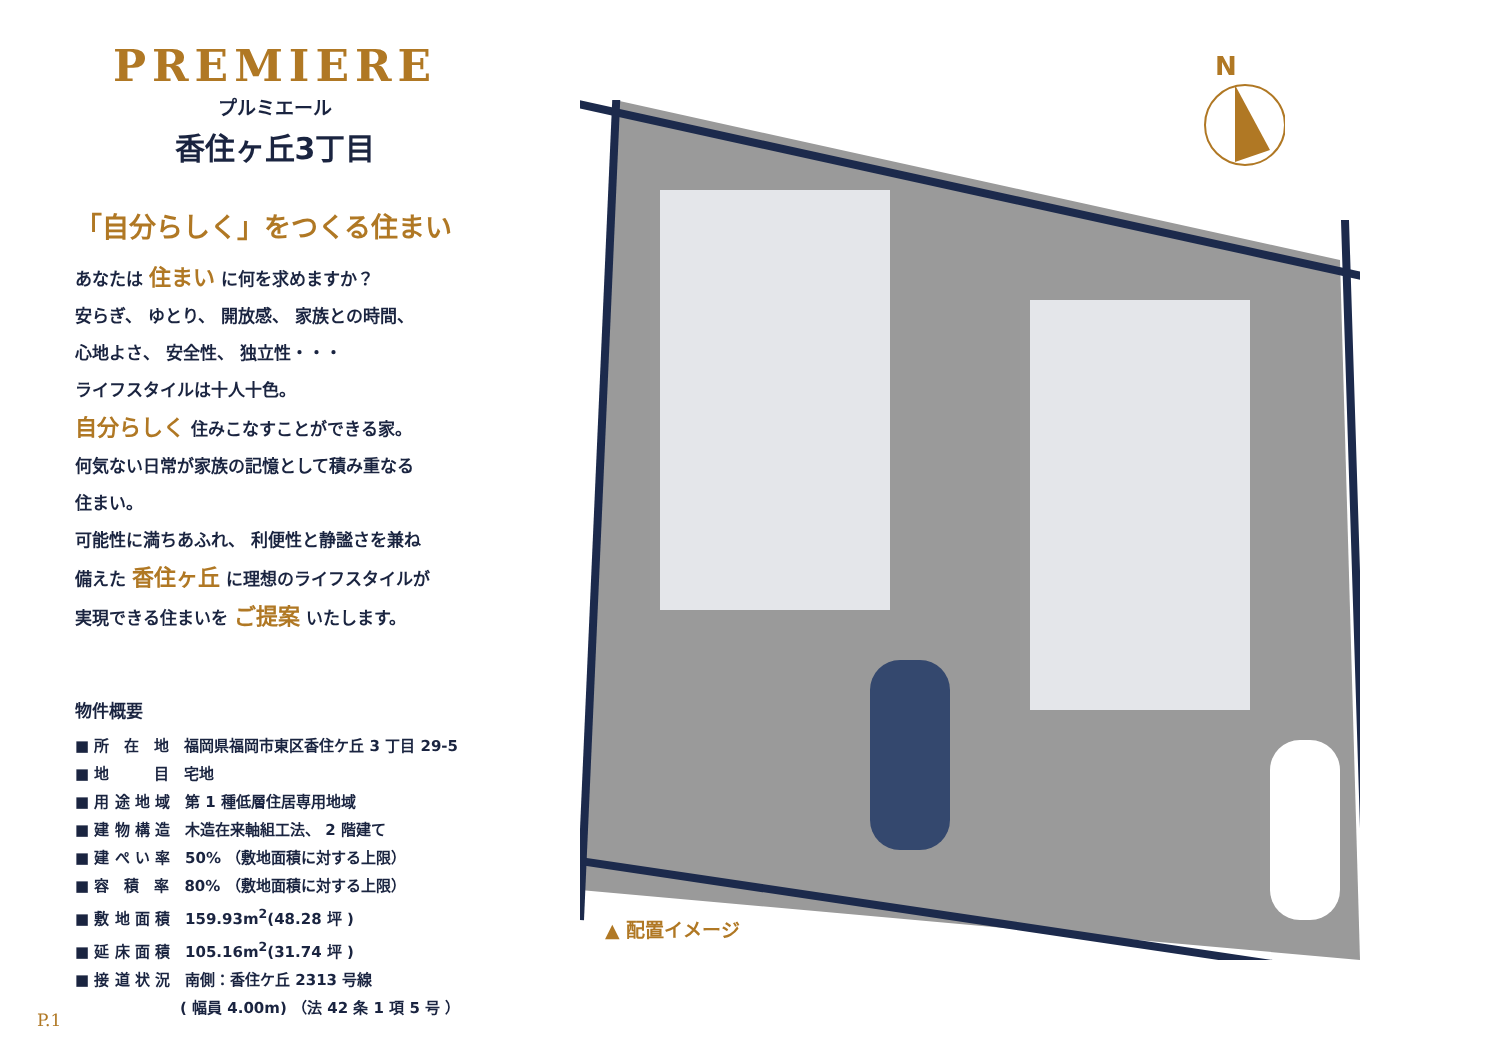PREMIERE
プルミエール
香住ヶ丘3丁目
「自分らしく」をつくる住まい
あなたは 住まい に何を求めますか？
安らぎ、 ゆとり、 開放感、 家族との時間、
心地よさ、 安全性、 独立性・・・
ライフスタイルは十人十色。
自分らしく 住みこなすことができる家。
何気ない日常が家族の記憶として積み重なる
住まい。
可能性に満ちあふれ、 利便性と静謐さを兼ね
備えた 香住ヶ丘 に理想のライフスタイルが
実現できる住まいを ご提案 いたします。
物件概要
■ 所　在　地　福岡県福岡市東区香住ケ丘 3 丁目 29-5
■ 地　　　目　宅地
■ 用 途 地 域　第 1 種低層住居専用地域
■ 建 物 構 造　木造在来軸組工法、 2 階建て
■ 建 ぺ い 率　50% （敷地面積に対する上限）
■ 容　積　率　80% （敷地面積に対する上限）
■ 敷 地 面 積　159.93m<sup>2</sup>(48.28 坪 )
■ 延 床 面 積　105.16m<sup>2</sup>(31.74 坪 )
■ 接 道 状 況　南側：香住ケ丘 2313 号線
　　　　　　　( 幅員 4.00m) （法 42 条 1 項 5 号 ）
P.1
N
▲ 配置イメージ